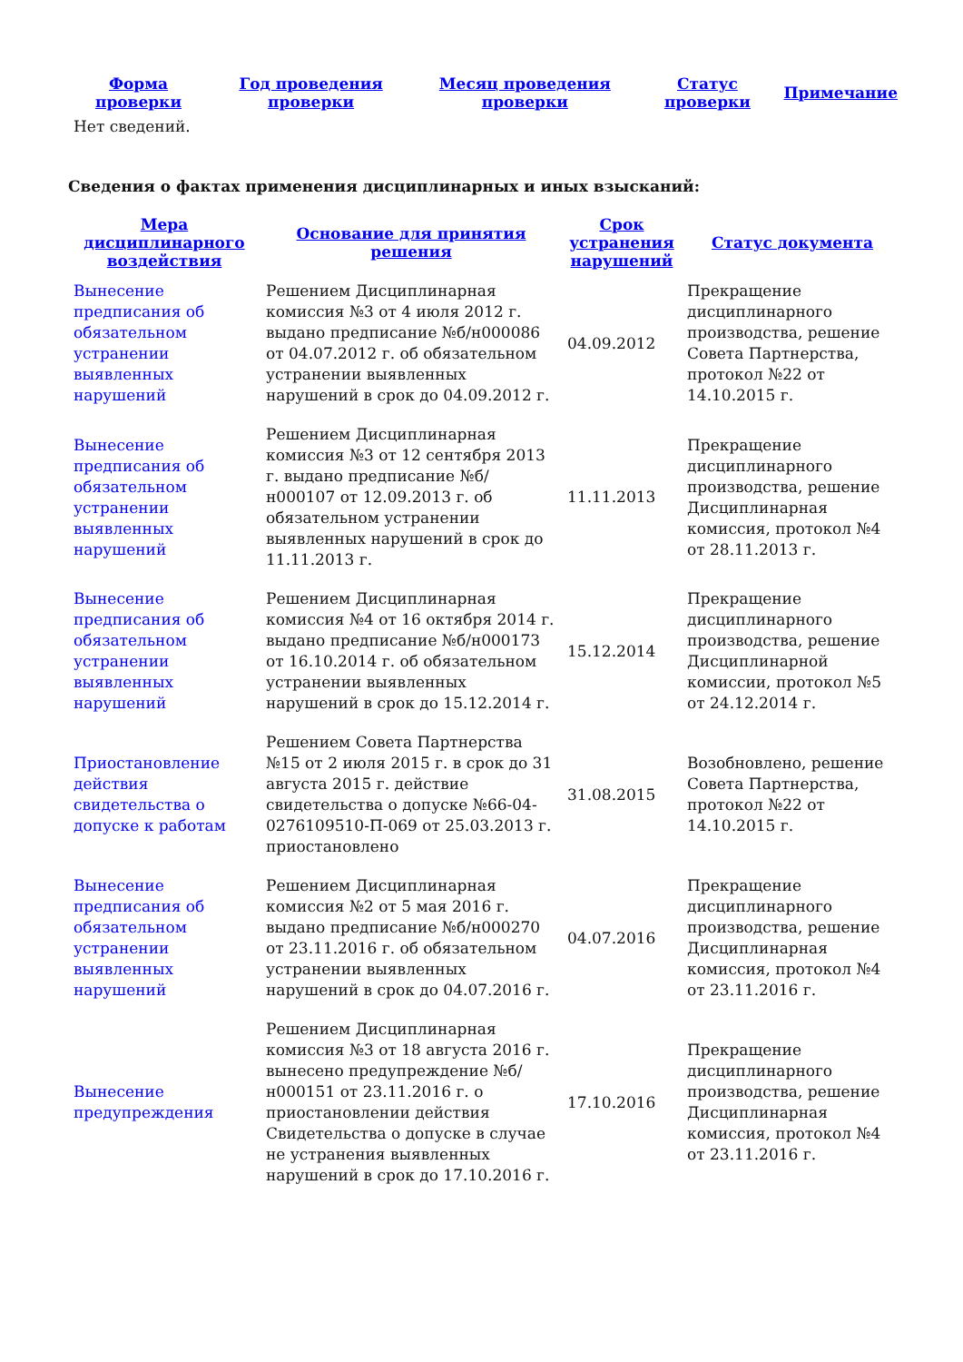| Форма проверки | Год проведения проверки | Месяц проведения проверки | Статус проверки | Примечание |
| --- | --- | --- | --- | --- |
| Нет сведений. | | | | |
Сведения о фактах применения дисциплинарных и иных взысканий:
| Мера дисциплинарного воздействия | Основание для принятия решения | Срок устранения нарушений | Статус документа |
| --- | --- | --- | --- |
| Вынесение предписания об обязательном устранении выявленных нарушений | Решением Дисциплинарная комиссия №3 от 4 июля 2012 г. выдано предписание №б/н000086 от 04.07.2012 г. об обязательном устранении выявленных нарушений в срок до 04.09.2012 г. | 04.09.2012 | Прекращение дисциплинарного производства, решение Совета Партнерства, протокол №22 от 14.10.2015 г. |
| Вынесение предписания об обязательном устранении выявленных нарушений | Решением Дисциплинарная комиссия №3 от 12 сентября 2013 г. выдано предписание №б/н000107 от 12.09.2013 г. об обязательном устранении выявленных нарушений в срок до 11.11.2013 г. | 11.11.2013 | Прекращение дисциплинарного производства, решение Дисциплинарная комиссия, протокол №4 от 28.11.2013 г. |
| Вынесение предписания об обязательном устранении выявленных нарушений | Решением Дисциплинарная комиссия №4 от 16 октября 2014 г. выдано предписание №б/н000173 от 16.10.2014 г. об обязательном устранении выявленных нарушений в срок до 15.12.2014 г. | 15.12.2014 | Прекращение дисциплинарного производства, решение Дисциплинарной комиссии, протокол №5 от 24.12.2014 г. |
| Приостановление действия свидетельства о допуске к работам | Решением Совета Партнерства №15 от 2 июля 2015 г. в срок до 31 августа 2015 г. действие свидетельства о допуске №66-04-0276109510-П-069 от 25.03.2013 г. приостановлено | 31.08.2015 | Возобновлено, решение Совета Партнерства, протокол №22 от 14.10.2015 г. |
| Вынесение предписания об обязательном устранении выявленных нарушений | Решением Дисциплинарная комиссия №2 от 5 мая 2016 г. выдано предписание №б/н000270 от 23.11.2016 г. об обязательном устранении выявленных нарушений в срок до 04.07.2016 г. | 04.07.2016 | Прекращение дисциплинарного производства, решение Дисциплинарная комиссия, протокол №4 от 23.11.2016 г. |
| Вынесение предупреждения | Решением Дисциплинарная комиссия №3 от 18 августа 2016 г. вынесено предупреждение №б/н000151 от 23.11.2016 г. о приостановлении действия Свидетельства о допуске в случае не устранения выявленных нарушений в срок до 17.10.2016 г. | 17.10.2016 | Прекращение дисциплинарного производства, решение Дисциплинарная комиссия, протокол №4 от 23.11.2016 г. |